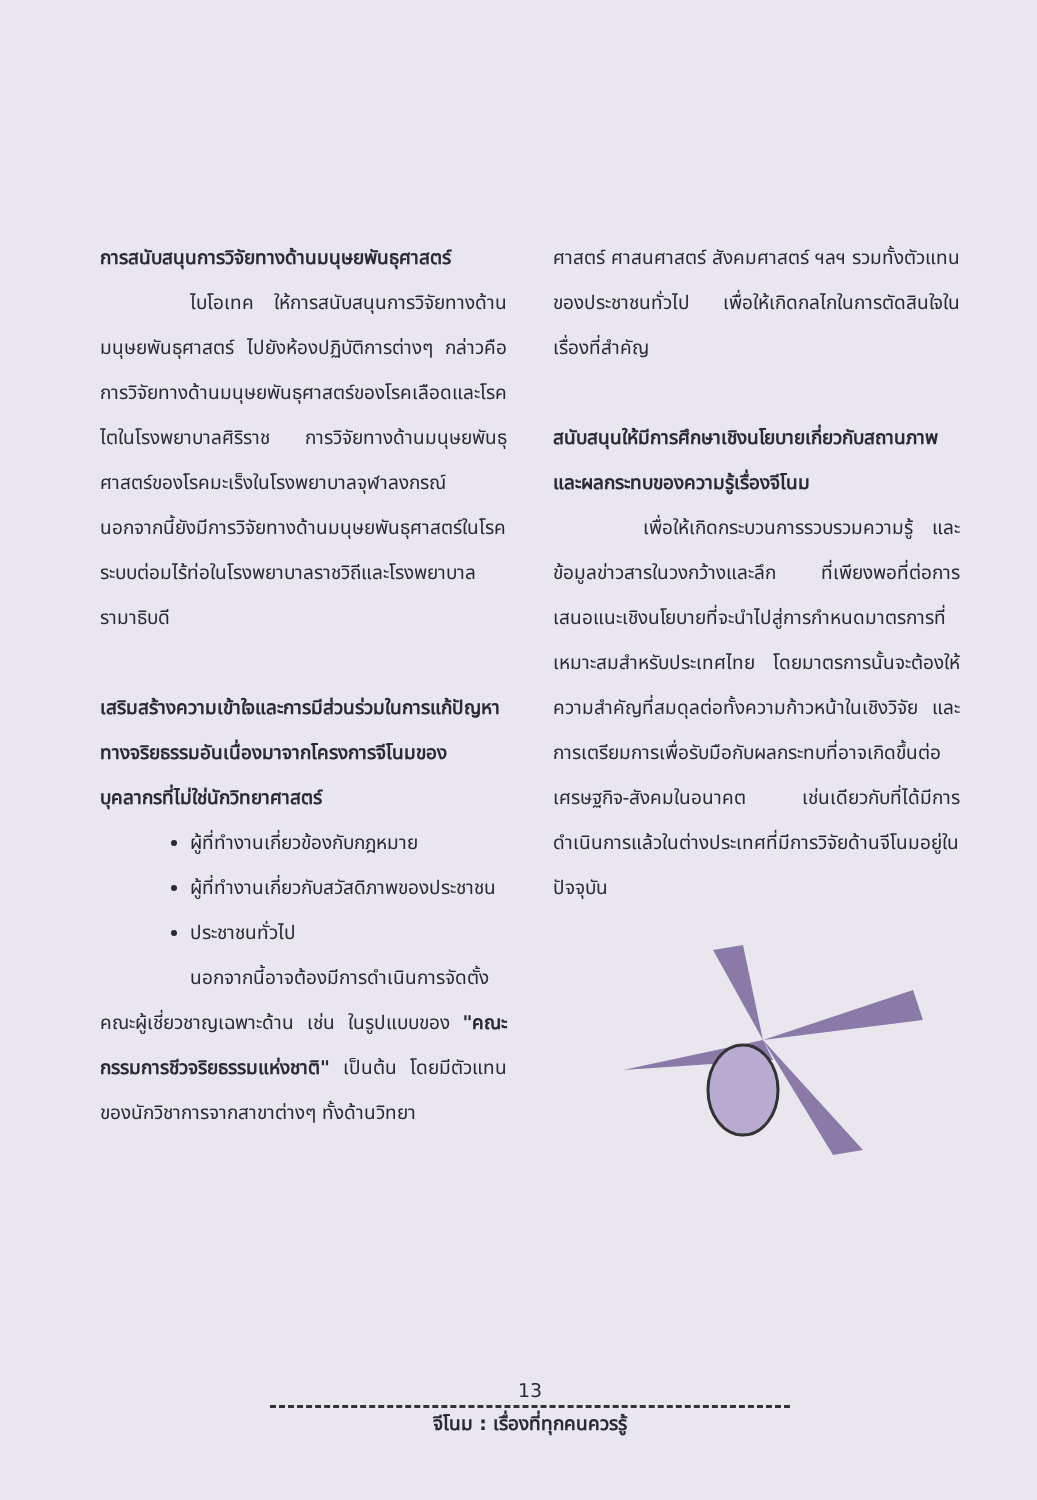การสนับสนุนการวิจัยทางด้านมนุษยพันธุศาสตร์
ไบโอเทค ให้การสนับสนุนการวิจัยทางด้านมนุษยพันธุศาสตร์ ไปยังห้องปฏิบัติการต่างๆ กล่าวคือ การวิจัยทางด้านมนุษยพันธุศาสตร์ของโรคเลือดและโรคไตในโรงพยาบาลศิริราช การวิจัยทางด้านมนุษยพันธุศาสตร์ของโรคมะเร็งในโรงพยาบาลจุฬาลงกรณ์ นอกจากนี้ยังมีการวิจัยทางด้านมนุษยพันธุศาสตร์ในโรคระบบต่อมไร้ท่อในโรงพยาบาลราชวิถีและโรงพยาบาลรามาธิบดี
เสริมสร้างความเข้าใจและการมีส่วนร่วมในการแก้ปัญหาทางจริยธรรมอันเนื่องมาจากโครงการจีโนมของบุคลากรที่ไม่ใช่นักวิทยาศาสตร์
ผู้ที่ทำงานเกี่ยวข้องกับกฎหมาย
ผู้ที่ทำงานเกี่ยวกับสวัสดิภาพของประชาชน
ประชาชนทั่วไป
นอกจากนี้อาจต้องมีการดำเนินการจัดตั้งคณะผู้เชี่ยวชาญเฉพาะด้าน เช่น ในรูปแบบของ "คณะกรรมการชีวจริยธรรมแห่งชาติ" เป็นต้น โดยมีตัวแทนของนักวิชาการจากสาขาต่างๆ ทั้งด้านวิทยา
ศาสตร์ ศาสนศาสตร์ สังคมศาสตร์ ฯลฯ รวมทั้งตัวแทนของประชาชนทั่วไป เพื่อให้เกิดกลไกในการตัดสินใจในเรื่องที่สำคัญ
สนับสนุนให้มีการศึกษาเชิงนโยบายเกี่ยวกับสถานภาพและผลกระทบของความรู้เรื่องจีโนม
เพื่อให้เกิดกระบวนการรวบรวมความรู้ และข้อมูลข่าวสารในวงกว้างและลึก ที่เพียงพอที่ต่อการเสนอแนะเชิงนโยบายที่จะนำไปสู่การกำหนดมาตรการที่เหมาะสมสำหรับประเทศไทย โดยมาตรการนั้นจะต้องให้ความสำคัญที่สมดุลต่อทั้งความก้าวหน้าในเชิงวิจัย และการเตรียมการเพื่อรับมือกับผลกระทบที่อาจเกิดขึ้นต่อเศรษฐกิจ-สังคมในอนาคต เช่นเดียวกับที่ได้มีการดำเนินการแล้วในต่างประเทศที่มีการวิจัยด้านจีโนมอยู่ในปัจจุบัน
13
จีโนม : เรื่องที่ทุกคนควรรู้